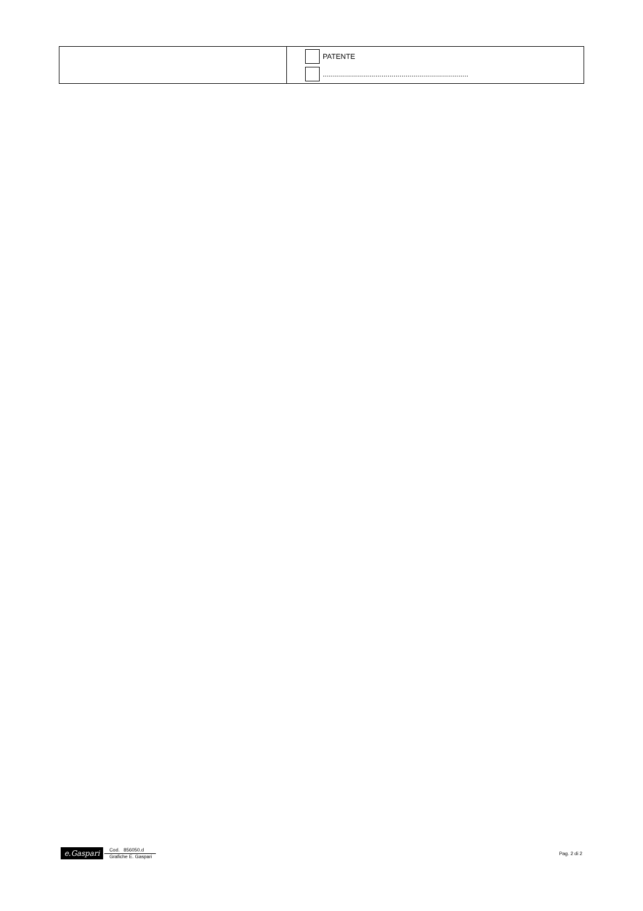| | PATENTE ........................................................................ |
e.Gaspari
Cod. 856050.d
Grafiche E. Gaspari
Pag. 2 di 2